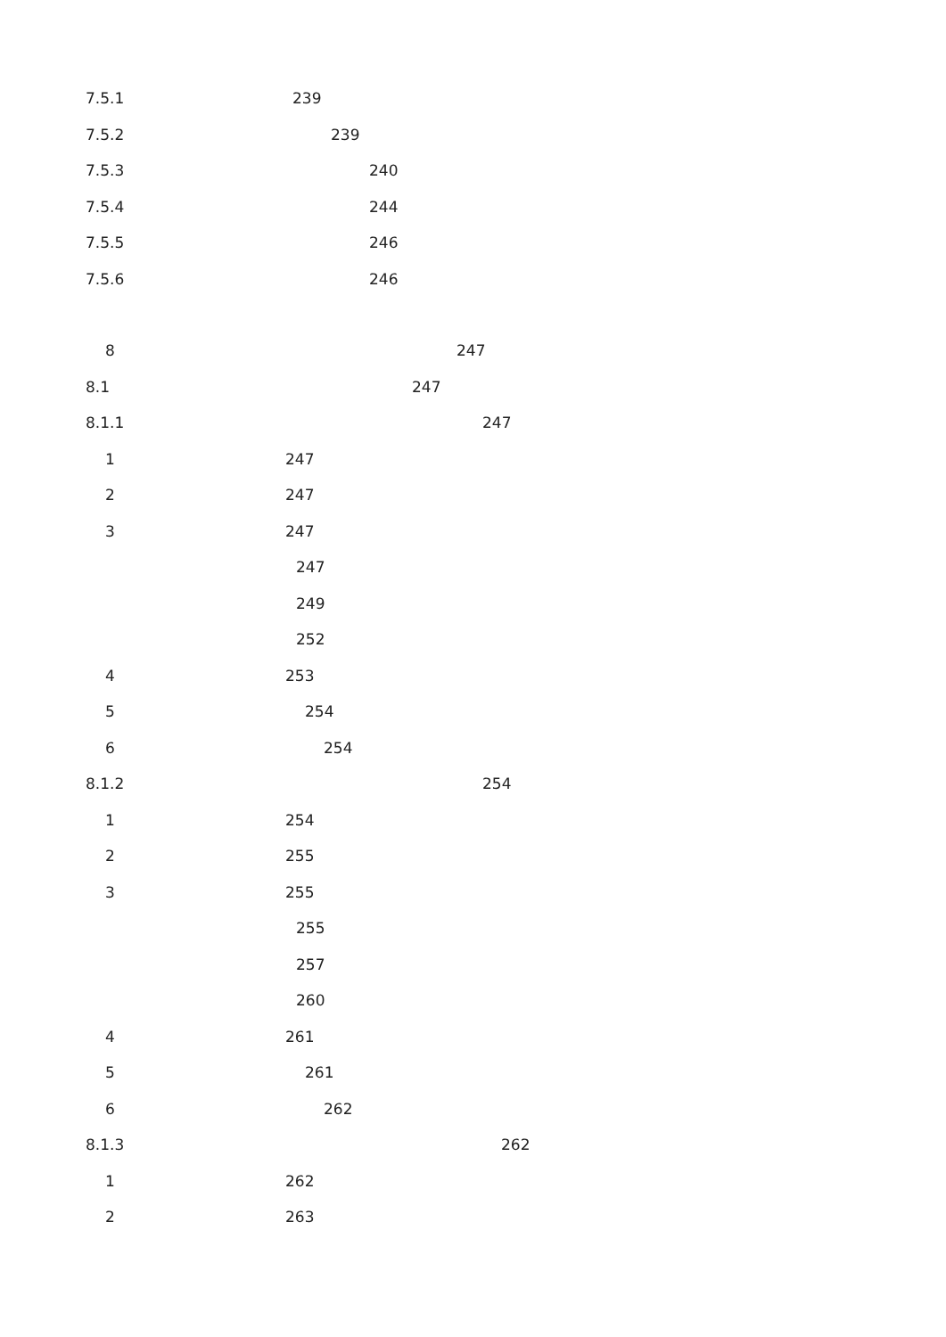7.5.1 239
7.5.2 239
7.5.3 240
7.5.4 244
7.5.5 246
7.5.6 246
8 247
8.1 247
8.1.1 247
1 247
2 247
3 247
247
249
252
4 253
5 254
6 254
8.1.2 254
1 254
2 255
3 255
255
257
260
4 261
5 261
6 262
8.1.3 262
1 262
2 263